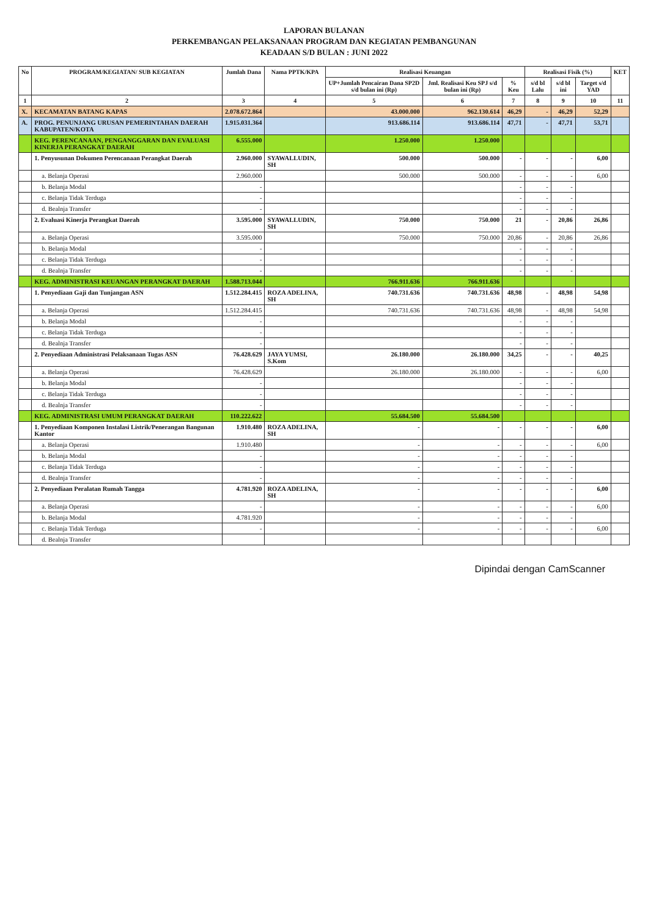LAPORAN BULANAN
PERKEMBANGAN PELAKSANAAN PROGRAM DAN KEGIATAN PEMBANGUNAN
KEADAAN S/D BULAN : JUNI 2022
| No | PROGRAM/KEGIATAN/ SUB KEGIATAN | Jumlah Dana | Nama PPTK/KPA | Realisasi Keuangan | | | Realisasi Fisik (%) | | | KET |
| --- | --- | --- | --- | --- | --- | --- | --- | --- | --- | --- |
| | | | | UP+Jumlah Pencairan Dana SP2D s/d bulan ini (Rp) | Jml. Realisasi Keu SPJ s/d bulan ini (Rp) | % Keu | s/d bl Lalu | s/d bl ini | Target s/d YAD | |
| 1 | 2 | 3 | 4 | 5 | 6 | 7 | 8 | 9 | 10 | 11 |
| X. | KECAMATAN BATANG KAPAS | 2.078.672.864 | | 43.000.000 | 962.130.614 | 46,29 | - | 46,29 | 52,29 | |
| A. | PROG. PENUNJANG URUSAN PEMERINTAHAN DAERAH KABUPATEN/KOTA | 1.915.031.364 | | 913.686.114 | 913.686.114 | 47,71 | - | 47,71 | 53,71 | |
| | KEG. PERENCANAAN, PENGANGGARAN DAN EVALUASI KINERJA PERANGKAT DAERAH | 6.555.000 | | 1.250.000 | 1.250.000 | | | | | |
| | 1. Penyusunan Dokumen Perencanaan Perangkat Daerah | 2.960.000 | SYAWALLUDIN, SH | 500.000 | 500.000 | - | - | - | 6,00 | |
| | a. Belanja Operasi | 2.960.000 | | 500.000 | 500.000 | - | - | - | 6,00 | |
| | b. Belanja Modal | - | | | | - | - | - | | |
| | c. Belanja Tidak Terduga | - | | | | - | - | - | | |
| | d. Bealnja Transfer | - | | | | - | - | - | | |
| | 2. Evaluasi Kinerja Perangkat Daerah | 3.595.000 | SYAWALLUDIN, SH | 750.000 | 750.000 | 21 | - | 20,86 | 26,86 | |
| | a. Belanja Operasi | 3.595.000 | | 750.000 | 750.000 | 20,86 | - | 20,86 | 26,86 | |
| | b. Belanja Modal | - | | | | - | - | - | | |
| | c. Belanja Tidak Terduga | - | | | | - | - | - | | |
| | d. Bealnja Transfer | - | | | | - | - | - | | |
| | KEG. ADMINISTRASI KEUANGAN PERANGKAT DAERAH | 1.588.713.044 | | 766.911.636 | 766.911.636 | | | | | |
| | 1. Penyediaan Gaji dan Tunjangan ASN | 1.512.284.415 | ROZA ADELINA, SH | 740.731.636 | 740.731.636 | 48,98 | - | 48,98 | 54,98 | |
| | a. Belanja Operasi | 1.512.284.415 | | 740.731.636 | 740.731.636 | 48,98 | - | 48,98 | 54,98 | |
| | b. Belanja Modal | - | | | | - | - | - | | |
| | c. Belanja Tidak Terduga | - | | | | - | - | - | | |
| | d. Bealnja Transfer | - | | | | - | - | - | | |
| | 2. Penyediaan Administrasi Pelaksanaan Tugas ASN | 76.428.629 | JAYA YUMSI, S.Kom | 26.180.000 | 26.180.000 | 34,25 | - | - | 40,25 | |
| | a. Belanja Operasi | 76.428.629 | | 26.180.000 | 26.180.000 | - | - | - | 6,00 | |
| | b. Belanja Modal | - | | | | - | - | - | | |
| | c. Belanja Tidak Terduga | - | | | | - | - | - | | |
| | d. Bealnja Transfer | - | | | | - | - | - | | |
| | KEG. ADMINISTRASI UMUM PERANGKAT DAERAH | 110.222.622 | | 55.684.500 | 55.684.500 | | | | | |
| | 1. Penyediaan Komponen Instalasi Listrik/Penerangan Bangunan Kantor | 1.910.480 | ROZA ADELINA, SH | - | - | - | - | - | 6,00 | |
| | a. Belanja Operasi | 1.910.480 | | - | - | - | - | - | 6,00 | |
| | b. Belanja Modal | - | | - | - | - | - | - | | |
| | c. Belanja Tidak Terduga | - | | - | - | - | - | - | | |
| | d. Bealnja Transfer | - | | - | - | - | - | - | | |
| | 2. Penyediaan Peralatan Rumah Tangga | 4.781.920 | ROZA ADELINA, SH | - | - | - | - | - | 6,00 | |
| | a. Belanja Operasi | - | | - | - | - | - | - | 6,00 | |
| | b. Belanja Modal | 4.781.920 | | - | - | - | - | - | | |
| | c. Belanja Tidak Terduga | - | | - | - | - | - | - | 6,00 | |
| | d. Bealnja Transfer | | | | | | | | | |
Dipindai dengan CamScanner